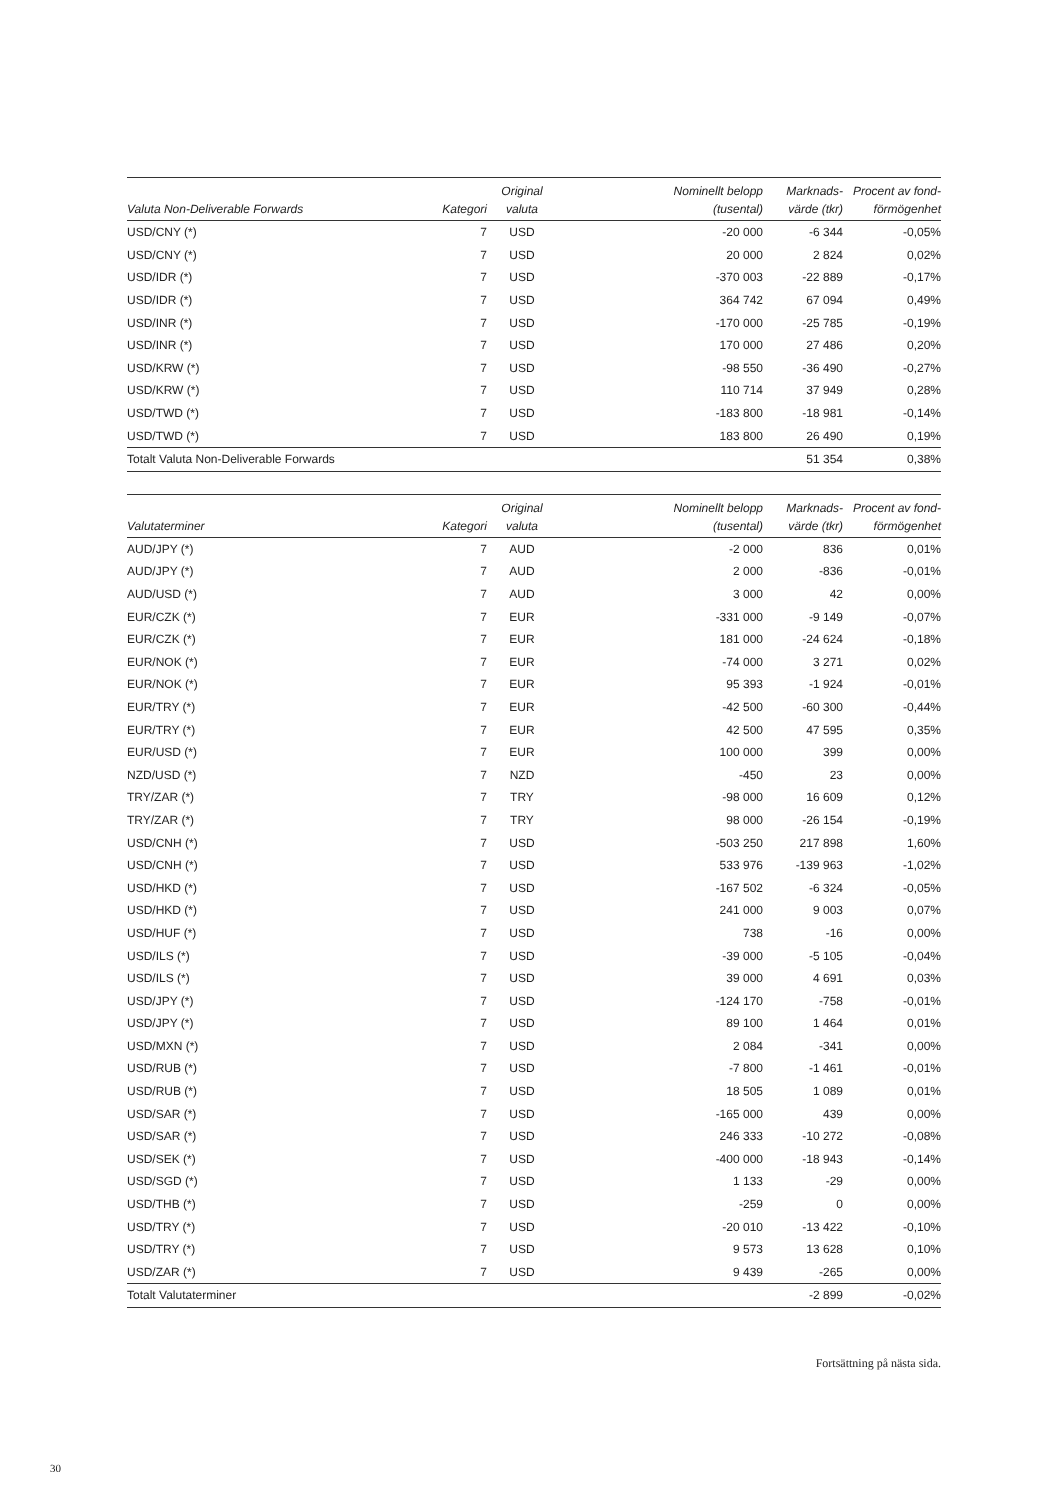| Valuta Non-Deliverable Forwards | Kategori | Original valuta | Nominellt belopp (tusental) | Marknads- värde (tkr) | Procent av fond- förmögenhet |
| --- | --- | --- | --- | --- | --- |
| USD/CNY (*) | 7 | USD | -20 000 | -6 344 | -0,05% |
| USD/CNY (*) | 7 | USD | 20 000 | 2 824 | 0,02% |
| USD/IDR (*) | 7 | USD | -370 003 | -22 889 | -0,17% |
| USD/IDR (*) | 7 | USD | 364 742 | 67 094 | 0,49% |
| USD/INR (*) | 7 | USD | -170 000 | -25 785 | -0,19% |
| USD/INR (*) | 7 | USD | 170 000 | 27 486 | 0,20% |
| USD/KRW (*) | 7 | USD | -98 550 | -36 490 | -0,27% |
| USD/KRW (*) | 7 | USD | 110 714 | 37 949 | 0,28% |
| USD/TWD (*) | 7 | USD | -183 800 | -18 981 | -0,14% |
| USD/TWD (*) | 7 | USD | 183 800 | 26 490 | 0,19% |
| Totalt Valuta Non-Deliverable Forwards | | | | 51 354 | 0,38% |
| Valutaterminer | Kategori | Original valuta | Nominellt belopp (tusental) | Marknads- värde (tkr) | Procent av fond- förmögenhet |
| --- | --- | --- | --- | --- | --- |
| AUD/JPY (*) | 7 | AUD | -2 000 | 836 | 0,01% |
| AUD/JPY (*) | 7 | AUD | 2 000 | -836 | -0,01% |
| AUD/USD (*) | 7 | AUD | 3 000 | 42 | 0,00% |
| EUR/CZK (*) | 7 | EUR | -331 000 | -9 149 | -0,07% |
| EUR/CZK (*) | 7 | EUR | 181 000 | -24 624 | -0,18% |
| EUR/NOK (*) | 7 | EUR | -74 000 | 3 271 | 0,02% |
| EUR/NOK (*) | 7 | EUR | 95 393 | -1 924 | -0,01% |
| EUR/TRY (*) | 7 | EUR | -42 500 | -60 300 | -0,44% |
| EUR/TRY (*) | 7 | EUR | 42 500 | 47 595 | 0,35% |
| EUR/USD (*) | 7 | EUR | 100 000 | 399 | 0,00% |
| NZD/USD (*) | 7 | NZD | -450 | 23 | 0,00% |
| TRY/ZAR (*) | 7 | TRY | -98 000 | 16 609 | 0,12% |
| TRY/ZAR (*) | 7 | TRY | 98 000 | -26 154 | -0,19% |
| USD/CNH (*) | 7 | USD | -503 250 | 217 898 | 1,60% |
| USD/CNH (*) | 7 | USD | 533 976 | -139 963 | -1,02% |
| USD/HKD (*) | 7 | USD | -167 502 | -6 324 | -0,05% |
| USD/HKD (*) | 7 | USD | 241 000 | 9 003 | 0,07% |
| USD/HUF (*) | 7 | USD | 738 | -16 | 0,00% |
| USD/ILS (*) | 7 | USD | -39 000 | -5 105 | -0,04% |
| USD/ILS (*) | 7 | USD | 39 000 | 4 691 | 0,03% |
| USD/JPY (*) | 7 | USD | -124 170 | -758 | -0,01% |
| USD/JPY (*) | 7 | USD | 89 100 | 1 464 | 0,01% |
| USD/MXN (*) | 7 | USD | 2 084 | -341 | 0,00% |
| USD/RUB (*) | 7 | USD | -7 800 | -1 461 | -0,01% |
| USD/RUB (*) | 7 | USD | 18 505 | 1 089 | 0,01% |
| USD/SAR (*) | 7 | USD | -165 000 | 439 | 0,00% |
| USD/SAR (*) | 7 | USD | 246 333 | -10 272 | -0,08% |
| USD/SEK (*) | 7 | USD | -400 000 | -18 943 | -0,14% |
| USD/SGD (*) | 7 | USD | 1 133 | -29 | 0,00% |
| USD/THB (*) | 7 | USD | -259 | 0 | 0,00% |
| USD/TRY (*) | 7 | USD | -20 010 | -13 422 | -0,10% |
| USD/TRY (*) | 7 | USD | 9 573 | 13 628 | 0,10% |
| USD/ZAR (*) | 7 | USD | 9 439 | -265 | 0,00% |
| Totalt Valutaterminer | | | | -2 899 | -0,02% |
Fortsättning på nästa sida.
30